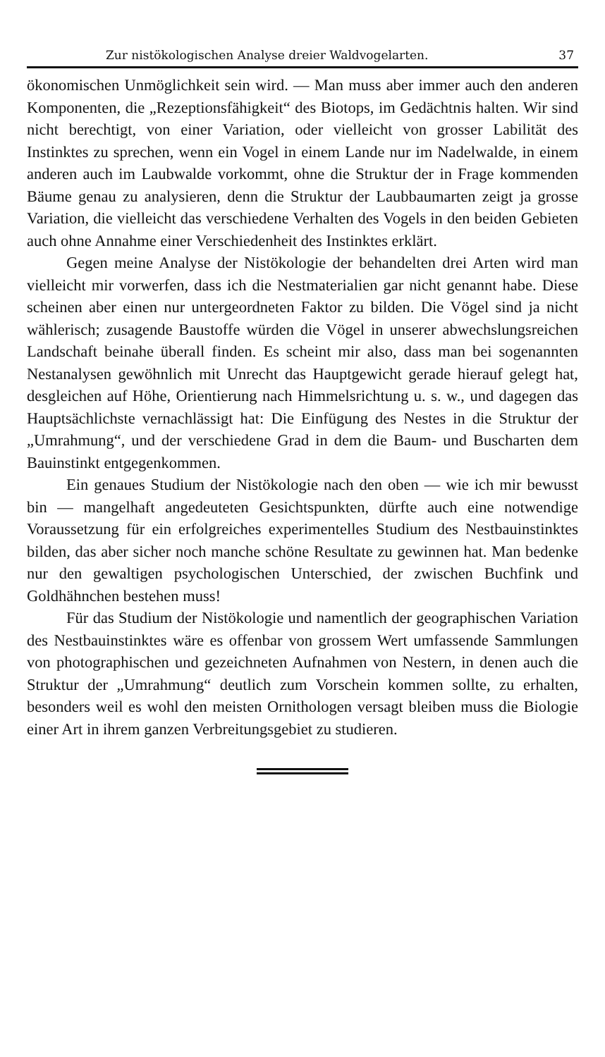Zur nistökologischen Analyse dreier Waldvogelarten. 37
ökonomischen Unmöglichkeit sein wird. — Man muss aber immer auch den anderen Komponenten, die „Rezeptionsfähigkeit“ des Biotops, im Gedächtnis halten. Wir sind nicht berechtigt, von einer Variation, oder vielleicht von grosser Labilität des Instinktes zu sprechen, wenn ein Vogel in einem Lande nur im Nadelwalde, in einem anderen auch im Laubwalde vorkommt, ohne die Struktur der in Frage kommenden Bäume genau zu analysieren, denn die Struktur der Laubbaumarten zeigt ja grosse Variation, die vielleicht das verschiedene Verhalten des Vogels in den beiden Gebieten auch ohne Annahme einer Verschiedenheit des Instinktes erklärt.
Gegen meine Analyse der Nistökologie der behandelten drei Arten wird man vielleicht mir vorwerfen, dass ich die Nestmaterialien gar nicht genannt habe. Diese scheinen aber einen nur untergeordneten Faktor zu bilden. Die Vögel sind ja nicht wählerisch; zusagende Baustoffe würden die Vögel in unserer abwechslungsreichen Landschaft beinahe überall finden. Es scheint mir also, dass man bei sogenannten Nestanalysen gewöhnlich mit Unrecht das Hauptgewicht gerade hierauf gelegt hat, desgleichen auf Höhe, Orientierung nach Himmelsrichtung u. s. w., und dagegen das Hauptsächlichste vernachlässigt hat: Die Einfügung des Nestes in die Struktur der „Umrahmung“, und der verschiedene Grad in dem die Baum- und Buscharten dem Bauinstinkt entgegenkommen.
Ein genaues Studium der Nistökologie nach den oben — wie ich mir bewusst bin — mangelhaft angedeuteten Gesichtspunkten, dürfte auch eine notwendige Voraussetzung für ein erfolgreiches experimentelles Studium des Nestbauinstinktes bilden, das aber sicher noch manche schöne Resultate zu gewinnen hat. Man bedenke nur den gewaltigen psychologischen Unterschied, der zwischen Buchfink und Goldhähnchen bestehen muss!
Für das Studium der Nistökologie und namentlich der geographischen Variation des Nestbauinstinktes wäre es offenbar von grossem Wert umfassende Sammlungen von photographischen und gezeichneten Aufnahmen von Nestern, in denen auch die Struktur der „Umrahmung“ deutlich zum Vorschein kommen sollte, zu erhalten, besonders weil es wohl den meisten Ornithologen versagt bleiben muss die Biologie einer Art in ihrem ganzen Verbreitungsgebiet zu studieren.